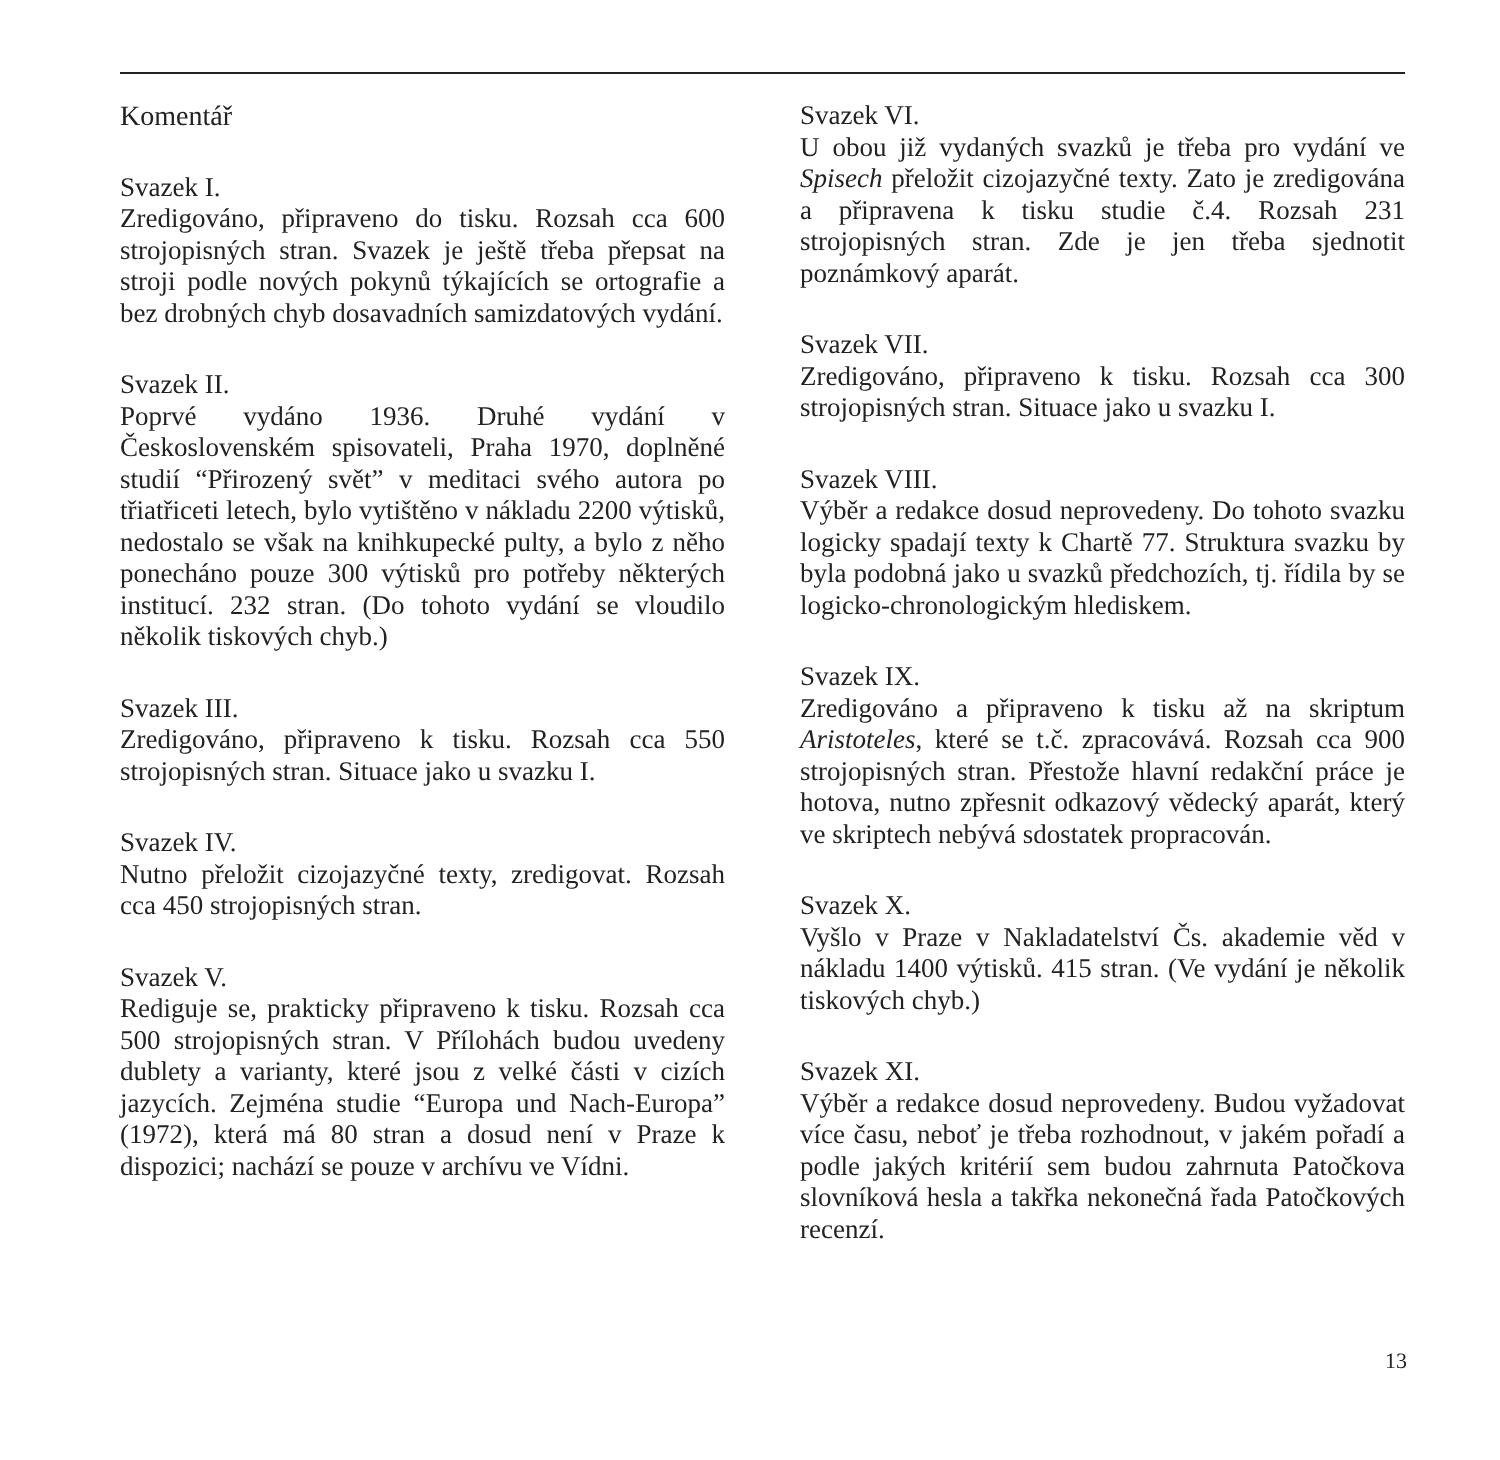Komentář
Svazek I.
Zredigováno, připraveno do tisku. Rozsah cca 600 strojopisných stran. Svazek je ještě třeba přepsat na stroji podle nových pokynů týkajících se ortografie a bez drobných chyb dosavadních samizdatových vydání.
Svazek II.
Poprvé vydáno 1936. Druhé vydání v Československém spisovateli, Praha 1970, doplněné studií “Přirozený svět” v meditaci svého autora po třiatřiceti letech, bylo vytištěno v nákladu 2200 výtisků, nedostalo se však na knihkupecké pulty, a bylo z něho ponecháno pouze 300 výtisků pro potřeby některých institucí. 232 stran. (Do tohoto vydání se vloudilo několik tiskových chyb.)
Svazek III.
Zredigováno, připraveno k tisku. Rozsah cca 550 strojopisných stran. Situace jako u svazku I.
Svazek IV.
Nutno přeložit cizojazyčné texty, zredigovat. Rozsah cca 450 strojopisných stran.
Svazek V.
Rediguje se, prakticky připraveno k tisku. Rozsah cca 500 strojopisných stran. V Přílohách budou uvedeny dublety a varianty, které jsou z velké části v cizích jazycích. Zejména studie “Europa und Nach-Europa” (1972), která má 80 stran a dosud není v Praze k dispozici; nachází se pouze v archívu ve Vídni.
Svazek VI.
U obou již vydaných svazků je třeba pro vydání ve Spisech přeložit cizojazyčné texty. Zato je zredigována a připravena k tisku studie č.4. Rozsah 231 strojopisných stran. Zde je jen třeba sjednotit poznámkový aparát.
Svazek VII.
Zredigováno, připraveno k tisku. Rozsah cca 300 strojopisných stran. Situace jako u svazku I.
Svazek VIII.
Výběr a redakce dosud neprovedeny. Do tohoto svazku logicky spadají texty k Chartě 77. Struktura svazku by byla podobná jako u svazků předchozích, tj. řídila by se logicko-chronologickým hlediskem.
Svazek IX.
Zredigováno a připraveno k tisku až na skriptum Aristoteles, které se t.č. zpracovává. Rozsah cca 900 strojopisných stran. Přestože hlavní redakční práce je hotova, nutno zpřesnit odkazový vědecký aparát, který ve skriptech nebývá sdostatek propracován.
Svazek X.
Vyšlo v Praze v Nakladatelství Čs. akademie věd v nákladu 1400 výtisků. 415 stran. (Ve vydání je několik tiskových chyb.)
Svazek XI.
Výběr a redakce dosud neprovedeny. Budou vyžadovat více času, neboť je třeba rozhodnout, v jakém pořadí a podle jakých kritérií sem budou zahrnuta Patočkova slovníková hesla a takřka nekonečná řada Patočkových recenzí.
13